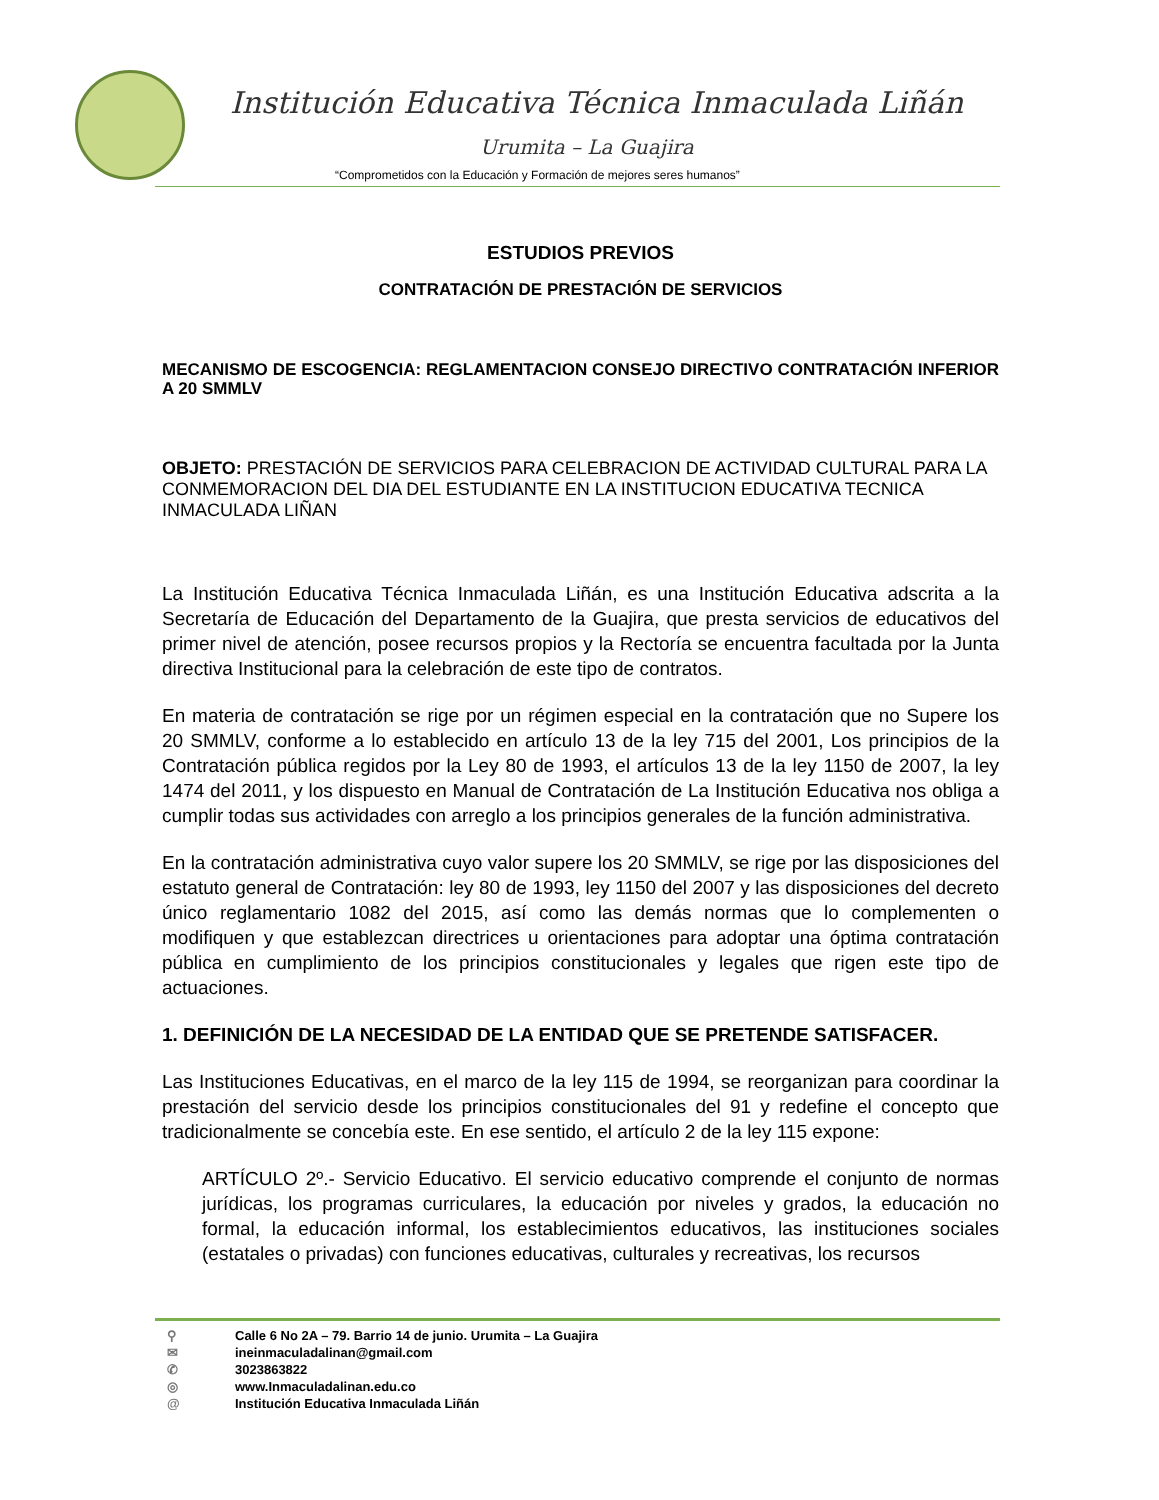Institución Educativa Técnica Inmaculada Liñán
Urumita – La Guajira
“Comprometidos con la Educación y Formación de mejores seres humanos”
ESTUDIOS PREVIOS
CONTRATACIÓN DE PRESTACIÓN DE SERVICIOS
MECANISMO DE ESCOGENCIA: REGLAMENTACION CONSEJO DIRECTIVO CONTRATACIÓN INFERIOR A 20 SMMLV
OBJETO: PRESTACIÓN DE SERVICIOS PARA CELEBRACION DE ACTIVIDAD CULTURAL PARA LA CONMEMORACION DEL DIA DEL ESTUDIANTE EN LA INSTITUCION EDUCATIVA TECNICA INMACULADA LIÑAN
La Institución Educativa Técnica Inmaculada Liñán, es una Institución Educativa adscrita a la Secretaría de Educación del Departamento de la Guajira, que presta servicios de educativos del primer nivel de atención, posee recursos propios y la Rectoría se encuentra facultada por la Junta directiva Institucional para la celebración de este tipo de contratos.
En materia de contratación se rige por un régimen especial en la contratación que no Supere los 20 SMMLV, conforme a lo establecido en artículo 13 de la ley 715 del 2001, Los principios de la Contratación pública regidos por la Ley 80 de 1993, el artículos 13 de la ley 1150 de 2007, la ley 1474 del 2011, y los dispuesto en Manual de Contratación de La Institución Educativa nos obliga a cumplir todas sus actividades con arreglo a los principios generales de la función administrativa.
En la contratación administrativa cuyo valor supere los 20 SMMLV, se rige por las disposiciones del estatuto general de Contratación: ley 80 de 1993, ley 1150 del 2007 y las disposiciones del decreto único reglamentario 1082 del 2015, así como las demás normas que lo complementen o modifiquen y que establezcan directrices u orientaciones para adoptar una óptima contratación pública en cumplimiento de los principios constitucionales y legales que rigen este tipo de actuaciones.
1. DEFINICIÓN DE LA NECESIDAD DE LA ENTIDAD QUE SE PRETENDE SATISFACER.
Las Instituciones Educativas, en el marco de la ley 115 de 1994, se reorganizan para coordinar la prestación del servicio desde los principios constitucionales del 91 y redefine el concepto que tradicionalmente se concebía este. En ese sentido, el artículo 2 de la ley 115 expone:
ARTÍCULO 2º.- Servicio Educativo. El servicio educativo comprende el conjunto de normas jurídicas, los programas curriculares, la educación por niveles y grados, la educación no formal, la educación informal, los establecimientos educativos, las instituciones sociales (estatales o privadas) con funciones educativas, culturales y recreativas, los recursos
⚲ Calle 6 No 2A – 79. Barrio 14 de junio. Urumita – La Guajira
✉ ineinmaculadalinan@gmail.com
✆ 3023863822
◎ www.Inmaculadalinan.edu.co
@ Institución Educativa Inmaculada Liñán